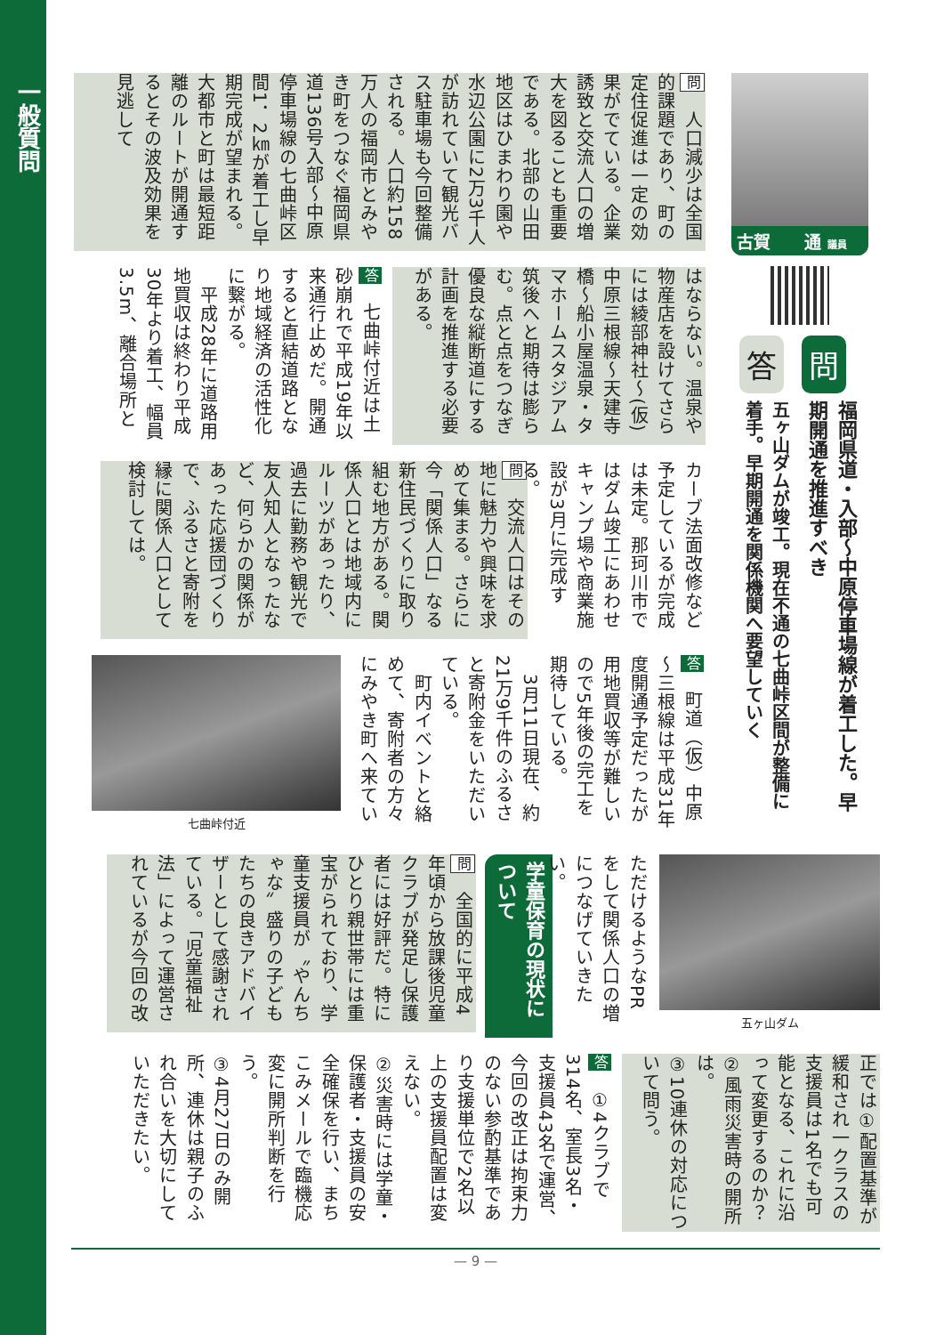一般質問
古賀　　通 議員
問
福岡県道・入部～中原停車場線が着工した。早期開通を推進すべき
答
五ヶ山ダムが竣工。現在不通の七曲峠区間が整備に着手。早期開通を関係機関へ要望していく
問　人口減少は全国的課題であり、町の定住促進は一定の効果がでている。企業誘致と交流人口の増大を図ることも重要である。北部の山田地区はひまわり園や水辺公園に2万3千人が訪れていて観光バス駐車場も今回整備される。人口約158万人の福岡市とみやき町をつなぐ福岡県道136号入部～中原停車場線の七曲峠区間1．2㎞が着工し早期完成が望まれる。大都市と町は最短距離のルートが開通するとその波及効果を見逃して
はならない。温泉や物産店を設けてさらには綾部神社～(仮)中原三根線～天建寺橋～船小屋温泉・タマホームスタジアム筑後へと期待は膨らむ。点と点をつなぎ優良な縦断道にする計画を推進する必要がある。
答　七曲峠付近は土砂崩れで平成19年以来通行止めだ。開通すると直結道路となり地域経済の活性化に繋がる。
　平成28年に道路用地買収は終わり平成30年より着工、幅員3.5m、離合場所と
カーブ法面改修など予定しているが完成は未定。那珂川市ではダム竣工にあわせキャンプ場や商業施設が3月に完成する。
問　交流人口はその地に魅力や興味を求めて集まる。さらに今「関係人口」なる新住民づくりに取り組む地方がある。関係人口とは地域内にルーツがあったり、過去に勤務や観光で友人知人となったなど、何らかの関係があった応援団づくりで、ふるさと寄附を縁に関係人口として検討しては。
答　町道（仮）中原～三根線は平成31年度開通予定だったが用地買収等が難しいので5年後の完工を期待している。
　3月11日現在、約21万9千件のふるさと寄附金をいただいている。
　町内イベントと絡めて、寄附者の方々にみやき町へ来てい
七曲峠付近
五ヶ山ダム
ただけるようなPRをして関係人口の増につなげていきたい。
学童保育の現状について
問　全国的に平成4年頃から放課後児童クラブが発足し保護者には好評だ。特にひとり親世帯には重宝がられており、学童支援員が〝やんちゃな〟盛りの子どもたちの良きアドバイザーとして感謝されている。「児童福祉法」によって運営されているが今回の改
正では①配置基準が緩和され一クラスの支援員は1名でも可能となる、これに沿って変更するのか？
②風雨災害時の開所は。
③10連休の対応について問う。
答　①4クラブで314名、室長3名・支援員43名で運営、今回の改正は拘束力のない参酌基準であり支援単位で2名以上の支援員配置は変えない。
②災害時には学童・保護者・支援員の安全確保を行い、まちこみメールで臨機応変に開所判断を行う。
③4月27日のみ開所、連休は親子のふれ合いを大切にしていただきたい。
— 9 —